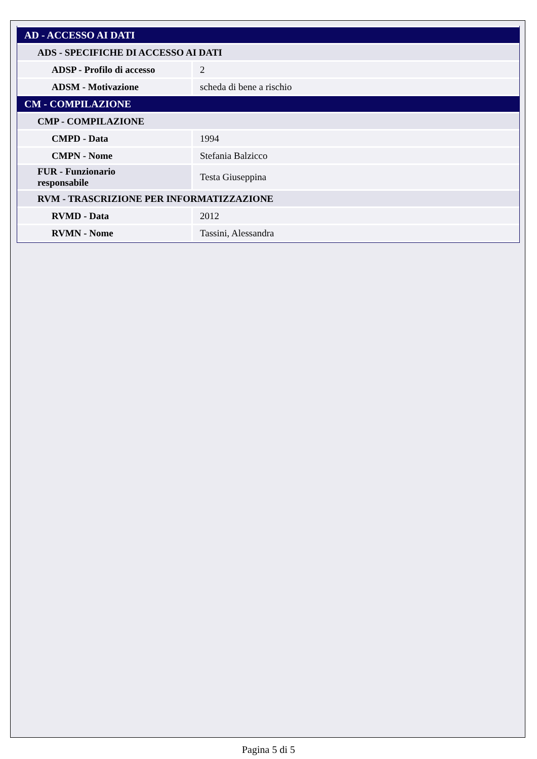| AD - ACCESSO AI DATI | |
| ADS - SPECIFICHE DI ACCESSO AI DATI | |
| ADSP - Profilo di accesso | 2 |
| ADSM - Motivazione | scheda di bene a rischio |
| CM - COMPILAZIONE | |
| CMP - COMPILAZIONE | |
| CMPD - Data | 1994 |
| CMPN - Nome | Stefania Balzicco |
| FUR - Funzionario responsabile | Testa Giuseppina |
| RVM - TRASCRIZIONE PER INFORMATIZZAZIONE | |
| RVMD - Data | 2012 |
| RVMN - Nome | Tassini, Alessandra |
Pagina 5 di 5